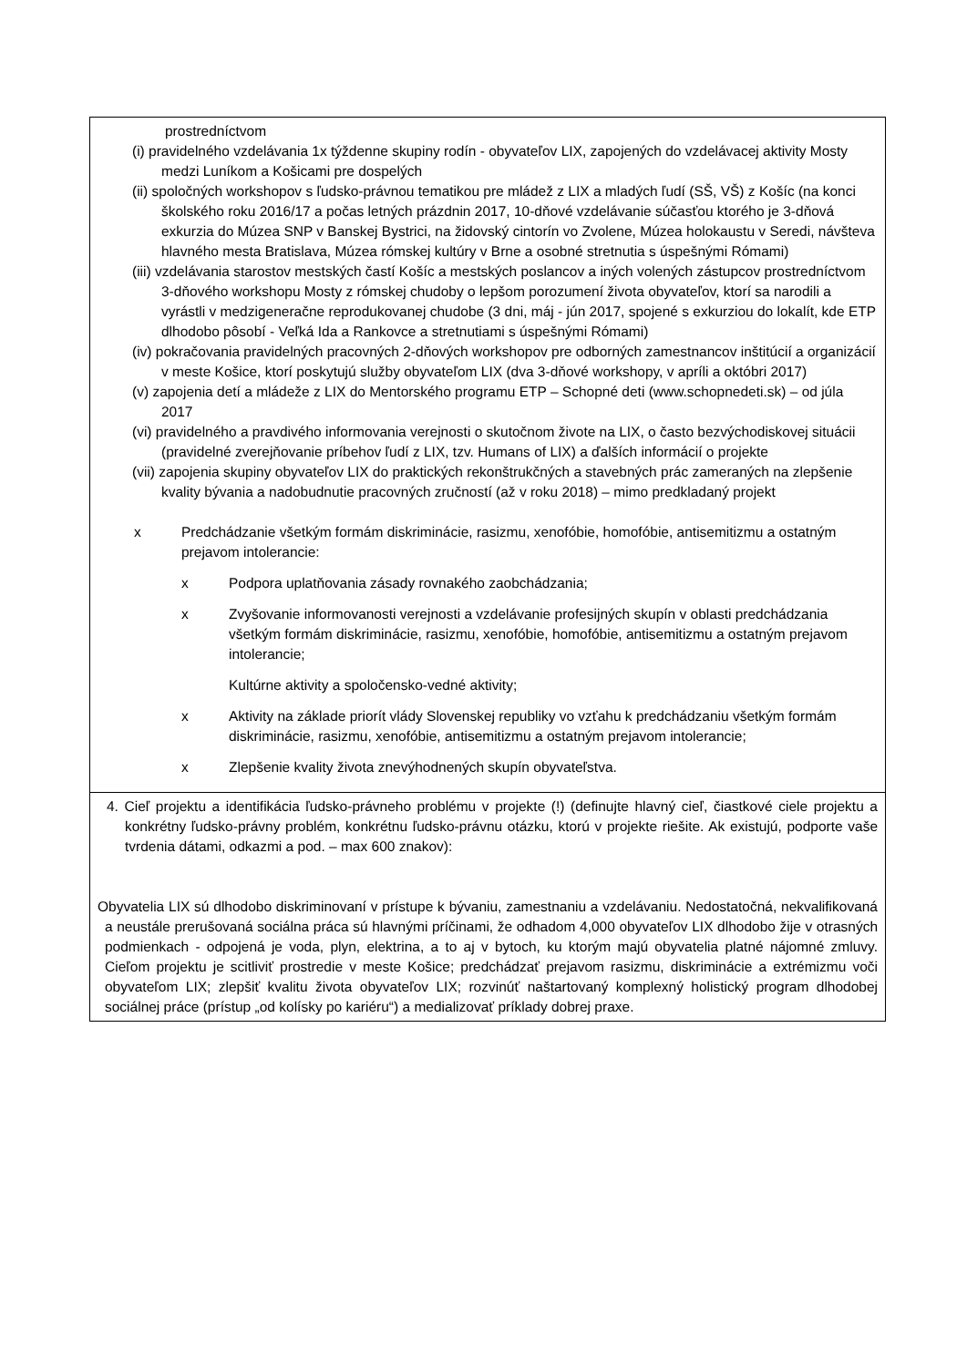| prostredníctvom (i) pravidelného vzdelávania 1x týždenne skupiny rodín - obyvateľov LIX, zapojených do vzdelávacej aktivity Mosty medzi Luníkom a Košicami pre dospelých (ii) spoločných workshopov s ľudsko-právnou tematikou pre mládež z LIX a mladých ľudí (SŠ, VŠ) z Košíc (na konci školského roku 2016/17 a počas letných prázdnin 2017, 10-dňové vzdelávanie súčasťou ktorého je 3-dňová exkurzia do Múzea SNP v Banskej Bystrici, na židovský cintorín vo Zvolene, Múzea holokaustu v Seredi, návšteva hlavného mesta Bratislava, Múzea rómskej kultúry v Brne a osobné stretnutia s úspešnými Rómami) (iii) vzdelávania starostov mestských častí Košíc a mestských poslancov a iných volených zástupcov prostredníctvom 3-dňového workshopu Mosty z rómskej chudoby o lepšom porozumení života obyvateľov, ktorí sa narodili a vyrástli v medzigeneračne reprodukovanej chudobe (3 dni, máj - jún 2017, spojené s exkurziou do lokalít, kde ETP dlhodobo pôsobí - Veľká Ida a Rankovce a stretnutiami s úspešnými Rómami) (iv) pokračovania pravidelných pracovných 2-dňových workshopov pre odborných zamestnancov inštitúcií a organizácií v meste Košice, ktorí poskytujú služby obyvateľom LIX (dva 3-dňové workshopy, v apríli a októbri 2017) (v) zapojenia detí a mládeže z LIX do Mentorského programu ETP – Schopné deti (www.schopnedeti.sk) – od júla 2017 (vi) pravidelného a pravdivého informovania verejnosti o skutočnom živote na LIX, o často bezvýchodiskovej situácii (pravidelné zverejňovanie príbehov ľudí z LIX, tzv. Humans of LIX) a ďalších informácií o projekte (vii) zapojenia skupiny obyvateľov LIX do praktických rekonštrukčných a stavebných prác zameraných na zlepšenie kvality bývania a nadobudnutie pracovných zručností (až v roku 2018) – mimo predkladaný projekt x Predchádzanie všetkým formám diskriminácie, rasizmu, xenofóbie, homofóbie, antisemitizmu a ostatným prejavom intolerancie: x Podpora uplatňovania zásady rovnakého zaobchádzania; x Zvyšovanie informovanosti verejnosti a vzdelávanie profesijných skupín v oblasti predchádzania všetkým formám diskriminácie, rasizmu, xenofóbie, homofóbie, antisemitizmu a ostatným prejavom intolerancie; Kultúrne aktivity a spoločensko-vedné aktivity; x Aktivity na základe priorít vlády Slovenskej republiky vo vzťahu k predchádzaniu všetkým formám diskriminácie, rasizmu, xenofóbie, antisemitizmu a ostatným prejavom intolerancie; x Zlepšenie kvality života znevýhodnených skupín obyvateľstva. |
| 4. Cieľ projektu a identifikácia ľudsko-právneho problému v projekte (!) (definujte hlavný cieľ, čiastkové ciele projektu a konkrétny ľudsko-právny problém, konkrétnu ľudsko-právnu otázku, ktorú v projekte riešite. Ak existujú, podporte vaše tvrdenia dátami, odkazmi a pod. – max 600 znakov): Obyvatelia LIX sú dlhodobo diskriminovaní v prístupe k bývaniu, zamestnaniu a vzdelávaniu. Nedostatočná, nekvalifikovaná a neustále prerušovaná sociálna práca sú hlavnými príčinami, že odhadom 4,000 obyvateľov LIX dlhodobo žije v otrasných podmienkach - odpojená je voda, plyn, elektrina, a to aj v bytoch, ku ktorým majú obyvatelia platné nájomné zmluvy. Cieľom projektu je scitliviť prostredie v meste Košice; predchádzať prejavom rasizmu, diskriminácie a extrémizmu voči obyvateľom LIX; zlepšiť kvalitu života obyvateľov LIX; rozvinúť naštartovaný komplexný holistický program dlhodobej sociálnej práce (prístup „od kolísky po kariéru“) a medializovať príklady dobrej praxe. |